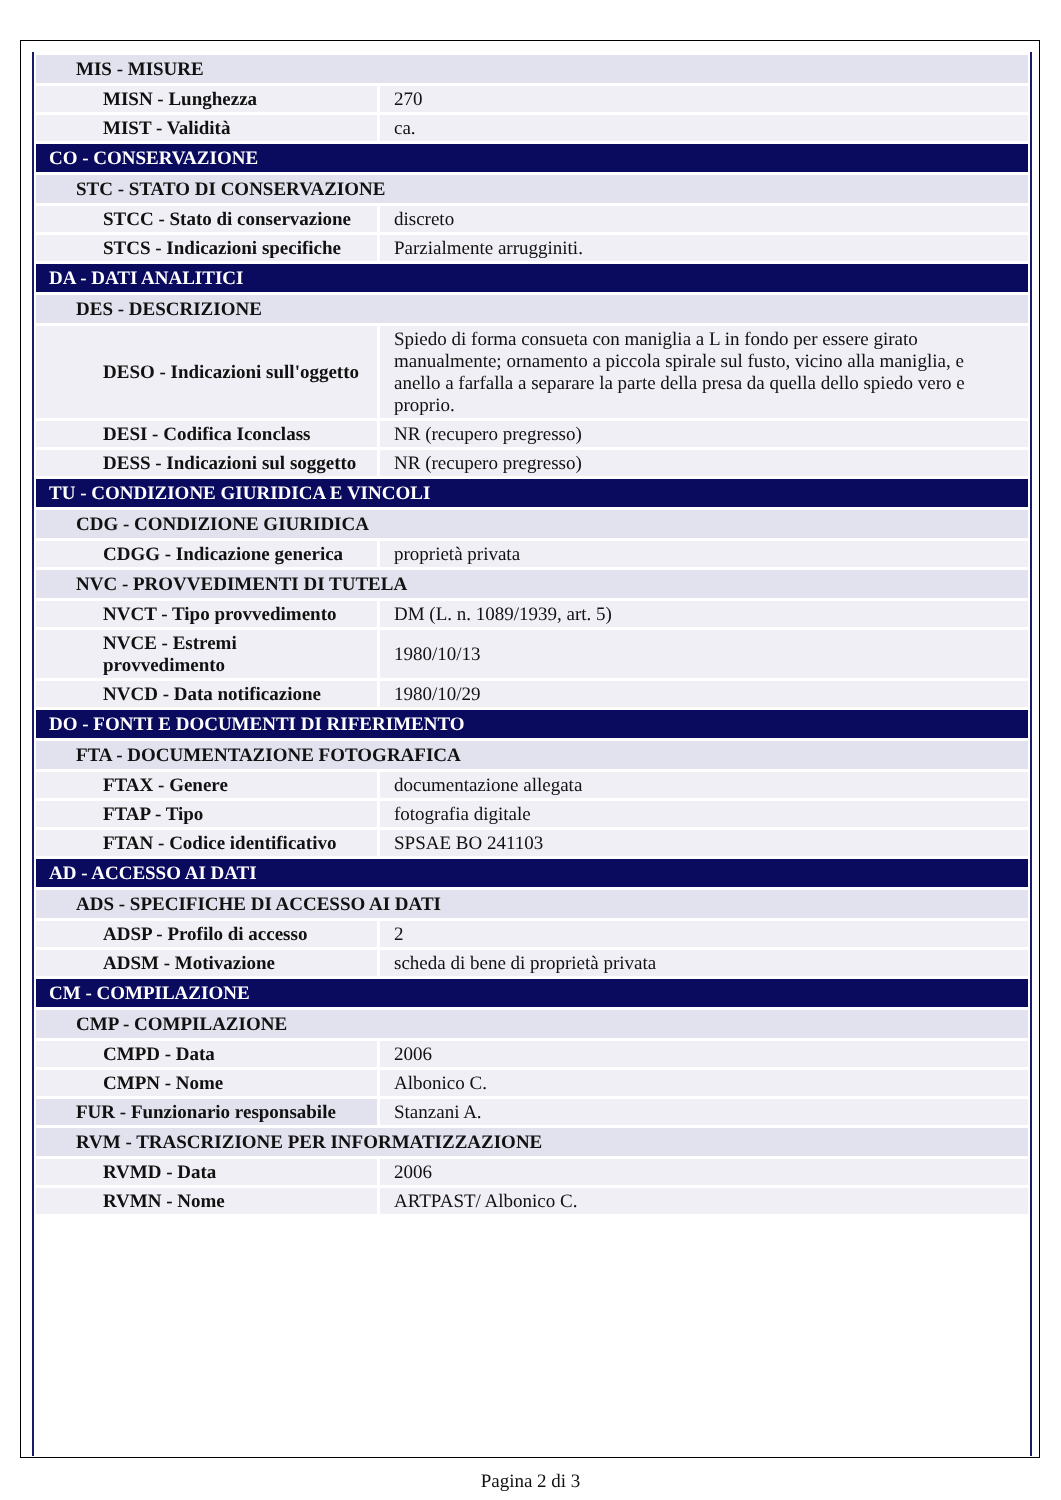| MIS - MISURE | |
| MISN - Lunghezza | 270 |
| MIST - Validità | ca. |
| CO - CONSERVAZIONE | |
| STC - STATO DI CONSERVAZIONE | |
| STCC - Stato di conservazione | discreto |
| STCS - Indicazioni specifiche | Parzialmente arrugginiti. |
| DA - DATI ANALITICI | |
| DES - DESCRIZIONE | |
| DESO - Indicazioni sull'oggetto | Spiedo di forma consueta con maniglia a L in fondo per essere girato manualmente; ornamento a piccola spirale sul fusto, vicino alla maniglia, e anello a farfalla a separare la parte della presa da quella dello spiedo vero e proprio. |
| DESI - Codifica Iconclass | NR (recupero pregresso) |
| DESS - Indicazioni sul soggetto | NR (recupero pregresso) |
| TU - CONDIZIONE GIURIDICA E VINCOLI | |
| CDG - CONDIZIONE GIURIDICA | |
| CDGG - Indicazione generica | proprietà privata |
| NVC - PROVVEDIMENTI DI TUTELA | |
| NVCT - Tipo provvedimento | DM (L. n. 1089/1939, art. 5) |
| NVCE - Estremi provvedimento | 1980/10/13 |
| NVCD - Data notificazione | 1980/10/29 |
| DO - FONTI E DOCUMENTI DI RIFERIMENTO | |
| FTA - DOCUMENTAZIONE FOTOGRAFICA | |
| FTAX - Genere | documentazione allegata |
| FTAP - Tipo | fotografia digitale |
| FTAN - Codice identificativo | SPSAE BO 241103 |
| AD - ACCESSO AI DATI | |
| ADS - SPECIFICHE DI ACCESSO AI DATI | |
| ADSP - Profilo di accesso | 2 |
| ADSM - Motivazione | scheda di bene di proprietà privata |
| CM - COMPILAZIONE | |
| CMP - COMPILAZIONE | |
| CMPD - Data | 2006 |
| CMPN - Nome | Albonico C. |
| FUR - Funzionario responsabile | Stanzani A. |
| RVM - TRASCRIZIONE PER INFORMATIZZAZIONE | |
| RVMD - Data | 2006 |
| RVMN - Nome | ARTPAST/ Albonico C. |
Pagina 2 di 3